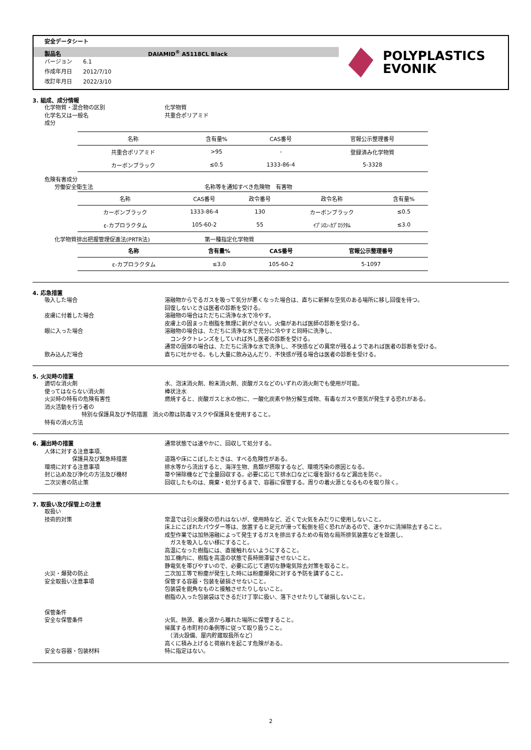安全データシート
製品名 DAIAMID<sup>®</sup> A5118CL Black
バージョン　　6.1
作成年月日　　2012/7/10
改訂年月日　　2022/3/10
POLYPLASTICS
EVONIK
3. 組成、成分情報
化学物質・混合物の区別 化学物質
化学名又は一般名 共重合ポリアミド
成分
| 名称 | 含有量% | CAS番号 | 官報公示整理番号 |
| --- | --- | --- | --- |
| 共重合ポリアミド | >95 | - | 登録済み化学物質 |
| カーボンブラック | ≤0.5 | 1333-86-4 | 5-3328 |
危険有害成分
労働安全衛生法 名称等を通知すべき危険物　有害物
| 名称 | CAS番号 | 政令番号 | 政令名称 | 含有量% |
| --- | --- | --- | --- | --- |
| カーボンブラック | 1333-86-4 | 130 | カーボンブラック | ≤0.5 |
| ε-カプロラクタム | 105-60-2 | 55 | ｲﾌﾟｼﾛﾝ-ｶﾌﾟﾛﾗｸﾀﾑ | ≤3.0 |
化学物質排出把握管理促進法(PRTR法) 第一種指定化学物質
| 名称 | 含有量% | CAS番号 | 官報公示整理番号 |
| --- | --- | --- | --- |
| ε-カプロラクタム | ≤3.0 | 105-60-2 | 5-1097 |
4. 応急措置
吸入した場合 溶融物からでるガスを吸って気分が悪くなった場合は、直ちに新鮮な空気のある場所に移し回復を待つ。
回復しないときは医者の診断を受ける。
皮膚に付着した場合 溶融物の場合はただちに清浄な水で冷やす。
皮膚上の固まった樹脂を無理に剥がさない。火傷があれば医師の診断を受ける。
眼に入った場合 溶融物の場合は、ただちに清浄な水で充分に冷やすと同時に洗浄し、
　コンタクトレンズをしていれば外し医者の診断を受ける。
通常の固体の場合は、ただちに清浄な水で洗浄し、不快感などの異常が残るようであれば医者の診断を受ける。
飲み込んだ場合 直ちに吐かせる。もし大量に飲み込んだり、不快感が残る場合は医者の診断を受ける。
5. 火災時の措置
適切な消火剤 水、泡沫消火剤、粉末消火剤、炭酸ガスなどのいずれの消火剤でも使用が可能。
使ってはならない消火剤 棒状注水
火災時の特有の危険有害性 燃焼すると、炭酸ガスと水の他に、一酸化炭素や熱分解生成物、有毒なガスや蒸気が発生する恐れがある。
消火活動を行う者の
特別な保護具及び予防措置 消火の際は防毒マスクや保護具を使用すること。
特有の消火方法
6. 漏出時の措置 通常状態では速やかに、回収して処分する。
人体に対する注意事項、
　　　　　保護具及び緊急時措置
道路や床にこぼしたときは、すべる危険性がある。
環境に対する注意事項 排水等から流出すると、海洋生物、鳥類が摂取するなど、環境汚染の原因となる。
封じ込め及び浄化の方法及び機材 箒や掃除機などで全量回収する。必要に応じて排水口などに堰を設けるなど漏出を防ぐ。
二次災害の防止策 回収したものは、廃棄・処分するまで、容器に保管する。周りの着火源となるものを取り除く。
7. 取扱い及び保管上の注意
取扱い
技術的対策 常温では引火爆発の恐れはないが、使用時など、近くで火気をみだりに使用しないこと。
床上にこぼれたパウダー等は、放置すると足元が滑って転倒を招く恐れがあるので、速やかに清掃除去すること。
成型作業では加熱溶融によって発生するガスを排出するための有効な局所排気装置などを設置し、
　ガスを吸入しない様にすること。
高温になった樹脂には、直接触れないようにすること。
加工機内に、樹脂を高温の状態で長時間滞留させないこと。
静電気を帯びやすいので、必要に応じて適切な静電気除去対策を取ること。
火災・爆発の防止 二次加工等で粉塵が発生した時には粉塵爆発に対する予防を講ずること。
安全取扱い注意事項 保管する容器・包装を破損させないこと。
包装袋を鋭角なものと接触させたりしないこと。
樹脂の入った包装袋はできるだけ丁寧に扱い、落下させたりして破損しないこと。
保管条件
安全な保管条件 火気、熱源、着火源から離れた場所に保管すること。
帰属する市町村の条例等に従って取り扱うこと。
　（消火設備、屋内貯蔵取扱所など）
高くに積み上げると荷崩れを起こす危険がある。
安全な容器・包装材料 特に指定はない。
2